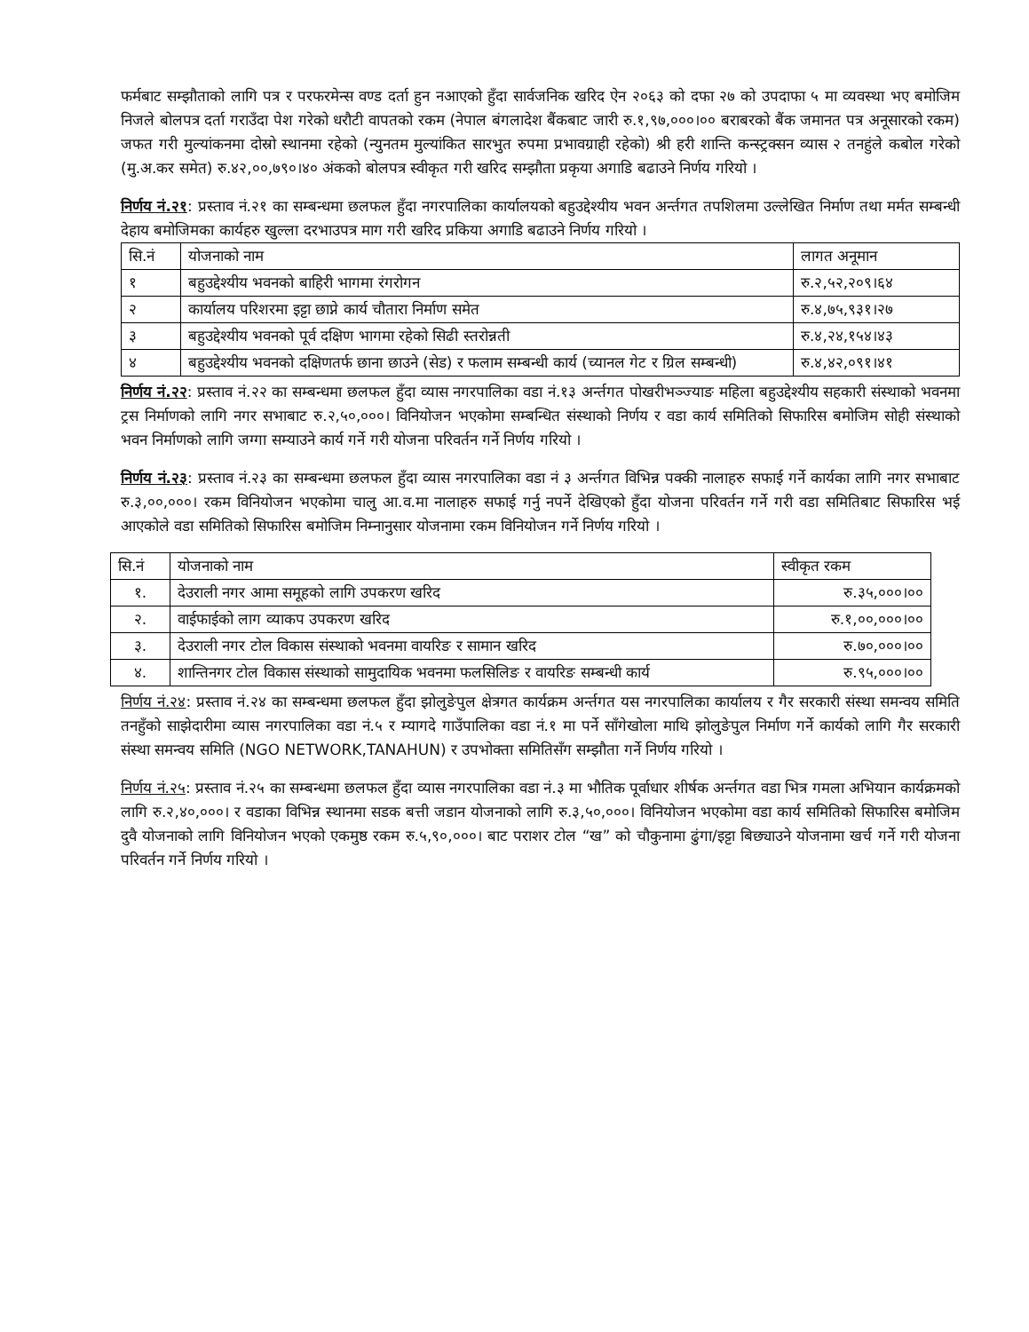फर्मबाट सम्झौताको लागि पत्र र परफरमेन्स वण्ड दर्ता हुन नआएको हुँदा सार्वजनिक खरिद ऐन २०६३ को दफा २७ को उपदाफा ५ मा व्यवस्था भए बमोजिम निजले बोलपत्र दर्ता गराउँदा पेश गरेको धरौटी वापतको रकम (नेपाल बंगलादेश बैंकबाट जारी रु.१,९७,०००।०० बराबरको बैंक जमानत पत्र अनूसारको रकम) जफत गरी मुल्यांकनमा दोस्रो स्थानमा रहेको (न्युनतम मुल्यांकित सारभुत रुपमा प्रभावग्राही रहेको) श्री हरी शान्ति कन्स्ट्रक्सन व्यास २ तनहुंले कबोल गरेको (मु.अ.कर समेत) रु.४२,००,७९०।४० अंकको बोलपत्र स्वीकृत गरी खरिद सम्झौता प्रकृया अगाडि बढाउने निर्णय गरियो ।
निर्णय नं.२१: प्रस्ताव नं.२१ का सम्बन्धमा छलफल हुँदा नगरपालिका कार्यालयको बहुउद्देश्यीय भवन अर्न्तगत तपशिलमा उल्लेखित निर्माण तथा मर्मत सम्बन्धी देहाय बमोजिमका कार्यहरु खुल्ला दरभाउपत्र माग गरी खरिद प्रकिया अगाडि बढाउने निर्णय गरियो ।
| सि.नं | योजनाको नाम | लागत अनूमान |
| --- | --- | --- |
| १ | बहुउद्देश्यीय भवनको बाहिरी भागमा रंगरोगन | रु.२,५२,२०९।६४ |
| २ | कार्यालय परिशरमा इट्टा छाप्ने कार्य चौतारा निर्माण समेत | रु.४,७५,९३१।२७ |
| ३ | बहुउद्देश्यीय भवनको पूर्व दक्षिण भागमा रहेको सिढी स्तरोन्नती | रु.४,२४,१५४।४३ |
| ४ | बहुउद्देश्यीय भवनको दक्षिणतर्फ छाना छाउने (सेड) र फलाम सम्बन्धी कार्य (च्यानल गेट र ग्रिल सम्बन्धी) | रु.४,४२,०९१।४१ |
निर्णय नं.२२: प्रस्ताव नं.२२ का सम्बन्धमा छलफल हुँदा व्यास नगरपालिका वडा नं.१३ अर्न्तगत पोखरीभञ्ज्याङ महिला बहुउद्देश्यीय सहकारी संस्थाको भवनमा ट्रस निर्माणको लागि नगर सभाबाट रु.२,५०,०००। विनियोजन भएकोमा सम्बन्धित संस्थाको निर्णय र वडा कार्य समितिको सिफारिस बमोजिम सोही संस्थाको भवन निर्माणको लागि जग्गा सम्याउने कार्य गर्ने गरी योजना परिवर्तन गर्ने निर्णय गरियो ।
निर्णय नं.२३: प्रस्ताव नं.२३ का सम्बन्धमा छलफल हुँदा व्यास नगरपालिका वडा नं ३ अर्न्तगत विभिन्न पक्की नालाहरु सफाई गर्ने कार्यका लागि नगर सभाबाट रु.३,००,०००। रकम विनियोजन भएकोमा चालु आ.व.मा नालाहरु सफाई गर्नु नपर्ने देखिएको हुँदा योजना परिवर्तन गर्ने गरी वडा समितिबाट सिफारिस भई आएकोले वडा समितिको सिफारिस बमोजिम निम्नानुसार योजनामा रकम विनियोजन गर्ने निर्णय गरियो ।
| सि.नं | योजनाको नाम | स्वीकृत रकम |
| --- | --- | --- |
| १. | देउराली नगर आमा समूहको लागि उपकरण खरिद | रु.३५,०००।०० |
| २. | वाईफाईको लाग व्याकप उपकरण खरिद | रु.१,००,०००।०० |
| ३. | देउराली नगर टोल विकास संस्थाको भवनमा वायरिङ र सामान खरिद | रु.७०,०००।०० |
| ४. | शान्तिनगर टोल विकास संस्थाको सामुदायिक भवनमा फलसिलिङ र वायरिङ सम्बन्धी कार्य | रु.९५,०००।०० |
निर्णय नं.२४: प्रस्ताव नं.२४ का सम्बन्धमा छलफल हुँदा झोलुङेपुल क्षेत्रगत कार्यक्रम अर्न्तगत यस नगरपालिका कार्यालय र गैर सरकारी संस्था समन्वय समिति तनहुँको साझेदारीमा व्यास नगरपालिका वडा नं.५ र म्यागदे गाउँपालिका वडा नं.१ मा पर्ने साँगेखोला माथि झोलुङेपुल निर्माण गर्ने कार्यको लागि गैर सरकारी संस्था समन्वय समिति (NGO NETWORK,TANAHUN) र उपभोक्ता समितिसँग सम्झौता गर्ने निर्णय गरियो ।
निर्णय नं.२५: प्रस्ताव नं.२५ का सम्बन्धमा छलफल हुँदा व्यास नगरपालिका वडा नं.३ मा भौतिक पूर्वाधार शीर्षक अर्न्तगत वडा भित्र गमला अभियान कार्यक्रमको लागि रु.२,४०,०००। र वडाका विभिन्न स्थानमा सडक बत्ती जडान योजनाको लागि रु.३,५०,०००। विनियोजन भएकोमा वडा कार्य समितिको सिफारिस बमोजिम दुवै योजनाको लागि विनियोजन भएको एकमुष्ठ रकम रु.५,९०,०००। बाट पराशर टोल “ख” को चौकुनामा ढुंगा/इट्टा बिछ्याउने योजनामा खर्च गर्ने गरी योजना परिवर्तन गर्ने निर्णय गरियो ।